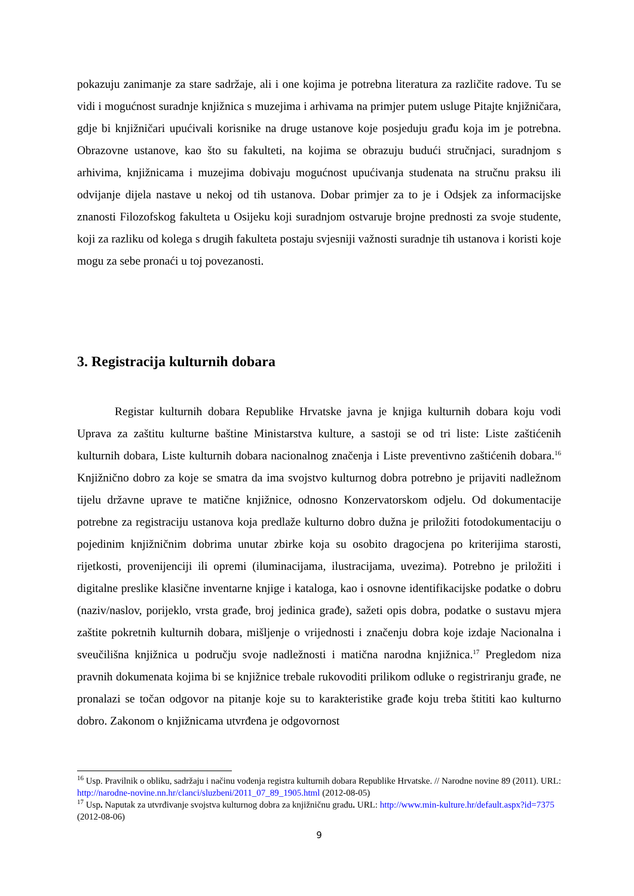pokazuju zanimanje za stare sadržaje, ali i one kojima je potrebna literatura za različite radove. Tu se vidi i mogućnost suradnje knjižnica s muzejima i arhivama na primjer putem usluge Pitajte knjižničara, gdje bi knjižničari upućivali korisnike na druge ustanove koje posjeduju građu koja im je potrebna. Obrazovne ustanove, kao što su fakulteti, na kojima se obrazuju budući stručnjaci, suradnjom s arhivima, knjižnicama i muzejima dobivaju mogućnost upućivanja studenata na stručnu praksu ili odvijanje dijela nastave u nekoj od tih ustanova. Dobar primjer za to je i Odsjek za informacijske znanosti Filozofskog fakulteta u Osijeku koji suradnjom ostvaruje brojne prednosti za svoje studente, koji za razliku od kolega s drugih fakulteta postaju svjesniji važnosti suradnje tih ustanova i koristi koje mogu za sebe pronaći u toj povezanosti.
3. Registracija kulturnih dobara
Registar kulturnih dobara Republike Hrvatske javna je knjiga kulturnih dobara koju vodi Uprava za zaštitu kulturne baštine Ministarstva kulture, a sastoji se od tri liste: Liste zaštićenih kulturnih dobara, Liste kulturnih dobara nacionalnog značenja i Liste preventivno zaštićenih dobara.<sup>16</sup> Knjižnično dobro za koje se smatra da ima svojstvo kulturnog dobra potrebno je prijaviti nadležnom tijelu državne uprave te matične knjižnice, odnosno Konzervatorskom odjelu. Od dokumentacije potrebne za registraciju ustanova koja predlaže kulturno dobro dužna je priložiti fotodokumentaciju o pojedinim knjižničnim dobrima unutar zbirke koja su osobito dragocjena po kriterijima starosti, rijetkosti, provenijenciji ili opremi (iluminacijama, ilustracijama, uvezima). Potrebno je priložiti i digitalne preslike klasične inventarne knjige i kataloga, kao i osnovne identifikacijske podatke o dobru (naziv/naslov, porijeklo, vrsta građe, broj jedinica građe), sažeti opis dobra, podatke o sustavu mjera zaštite pokretnih kulturnih dobara, mišljenje o vrijednosti i značenju dobra koje izdaje Nacionalna i sveučilišna knjižnica u području svoje nadležnosti i matična narodna knjižnica.<sup>17</sup> Pregledom niza pravnih dokumenata kojima bi se knjižnice trebale rukovoditi prilikom odluke o registriranju građe, ne pronalazi se točan odgovor na pitanje koje su to karakteristike građe koju treba štititi kao kulturno dobro. Zakonom o knjižnicama utvrđena je odgovornost
<sup>16</sup> Usp. Pravilnik o obliku, sadržaju i načinu vođenja registra kulturnih dobara Republike Hrvatske. // Narodne novine 89 (2011). URL: http://narodne-novine.nn.hr/clanci/sluzbeni/2011_07_89_1905.html (2012-08-05)
<sup>17</sup> Usp. Naputak za utvrđivanje svojstva kulturnog dobra za knjižničnu građu. URL: http://www.min-kulture.hr/default.aspx?id=7375 (2012-08-06)
9